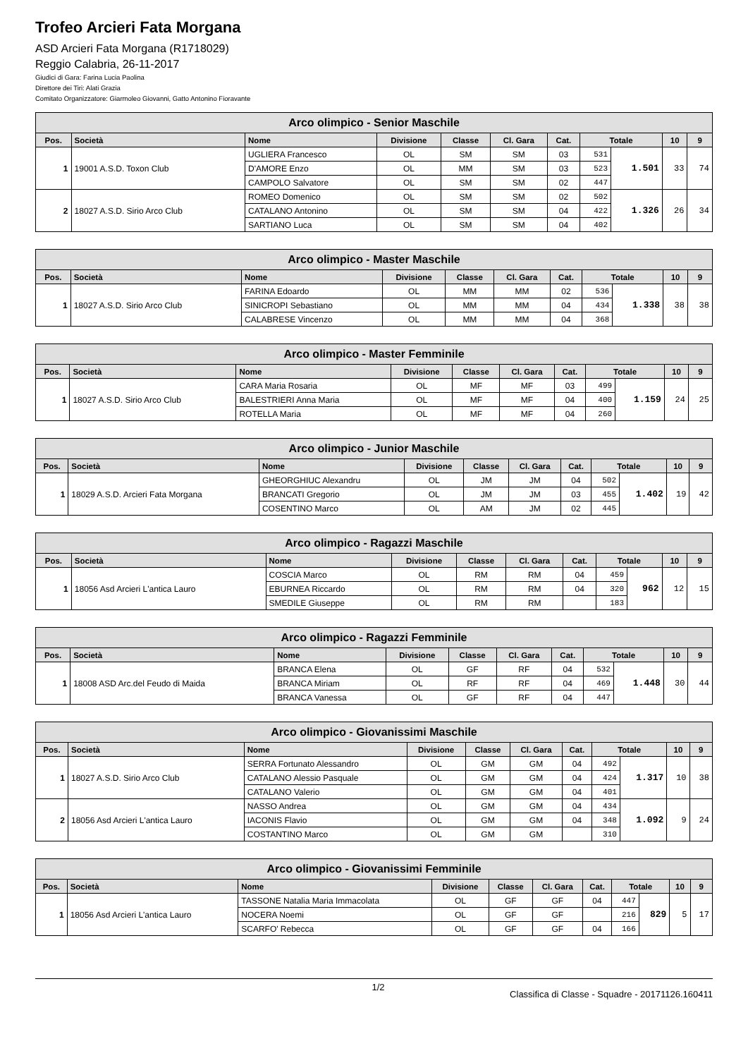Trofeo Arcieri Fata Morgana
ASD Arcieri Fata Morgana (R1718029)
Reggio Calabria, 26-11-2017
Giudici di Gara: Farina Lucia Paolina
Direttore dei Tiri: Alati Grazia
Comitato Organizzatore: Giarmoleo Giovanni, Gatto Antonino Fioravante
| Arco olimpico - Senior Maschile | | | | | | | | | | |
| --- | --- | --- | --- | --- | --- | --- | --- | --- | --- | --- |
| Pos. | Società | Nome | Divisione | Classe | Cl. Gara | Cat. | Totale | | 10 | 9 |
| 1 | 19001 A.S.D. Toxon Club | UGLIERA Francesco | OL | SM | SM | 03 | 531 | 1.501 | 33 | 74 |
| | | D'AMORE Enzo | OL | MM | SM | 03 | 523 | | | |
| | | CAMPOLO Salvatore | OL | SM | SM | 02 | 447 | | | |
| 2 | 18027 A.S.D. Sirio Arco Club | ROMEO Domenico | OL | SM | SM | 02 | 502 | 1.326 | 26 | 34 |
| | | CATALANO Antonino | OL | SM | SM | 04 | 422 | | | |
| | | SARTIANO Luca | OL | SM | SM | 04 | 402 | | | |
| Arco olimpico - Master Maschile | | | | | | | | | | |
| --- | --- | --- | --- | --- | --- | --- | --- | --- | --- | --- |
| Pos. | Società | Nome | Divisione | Classe | Cl. Gara | Cat. | Totale | | 10 | 9 |
| 1 | 18027 A.S.D. Sirio Arco Club | FARINA Edoardo | OL | MM | MM | 02 | 536 | 1.338 | 38 | 38 |
| | | SINICROPI Sebastiano | OL | MM | MM | 04 | 434 | | | |
| | | CALABRESE Vincenzo | OL | MM | MM | 04 | 368 | | | |
| Arco olimpico - Master Femminile | | | | | | | | | | |
| --- | --- | --- | --- | --- | --- | --- | --- | --- | --- | --- |
| Pos. | Società | Nome | Divisione | Classe | Cl. Gara | Cat. | Totale | | 10 | 9 |
| 1 | 18027 A.S.D. Sirio Arco Club | CARA Maria Rosaria | OL | MF | MF | 03 | 499 | 1.159 | 24 | 25 |
| | | BALESTRIERI Anna Maria | OL | MF | MF | 04 | 400 | | | |
| | | ROTELLA Maria | OL | MF | MF | 04 | 260 | | | |
| Arco olimpico - Junior Maschile | | | | | | | | | | |
| --- | --- | --- | --- | --- | --- | --- | --- | --- | --- | --- |
| Pos. | Società | Nome | Divisione | Classe | Cl. Gara | Cat. | Totale | | 10 | 9 |
| 1 | 18029 A.S.D. Arcieri Fata Morgana | GHEORGHIUC Alexandru | OL | JM | JM | 04 | 502 | 1.402 | 19 | 42 |
| | | BRANCATI Gregorio | OL | JM | JM | 03 | 455 | | | |
| | | COSENTINO Marco | OL | AM | JM | 02 | 445 | | | |
| Arco olimpico - Ragazzi Maschile | | | | | | | | | | |
| --- | --- | --- | --- | --- | --- | --- | --- | --- | --- | --- |
| Pos. | Società | Nome | Divisione | Classe | Cl. Gara | Cat. | Totale | | 10 | 9 |
| 1 | 18056 Asd Arcieri L'antica Lauro | COSCIA Marco | OL | RM | RM | 04 | 459 | 962 | 12 | 15 |
| | | EBURNEA Riccardo | OL | RM | RM | 04 | 320 | | | |
| | | SMEDILE Giuseppe | OL | RM | RM | | 183 | | | |
| Arco olimpico - Ragazzi Femminile | | | | | | | | | | |
| --- | --- | --- | --- | --- | --- | --- | --- | --- | --- | --- |
| Pos. | Società | Nome | Divisione | Classe | Cl. Gara | Cat. | Totale | | 10 | 9 |
| 1 | 18008 ASD Arc.del Feudo di Maida | BRANCA Elena | OL | GF | RF | 04 | 532 | 1.448 | 30 | 44 |
| | | BRANCA Miriam | OL | RF | RF | 04 | 469 | | | |
| | | BRANCA Vanessa | OL | GF | RF | 04 | 447 | | | |
| Arco olimpico - Giovanissimi Maschile | | | | | | | | | | |
| --- | --- | --- | --- | --- | --- | --- | --- | --- | --- | --- |
| Pos. | Società | Nome | Divisione | Classe | Cl. Gara | Cat. | Totale | | 10 | 9 |
| 1 | 18027 A.S.D. Sirio Arco Club | SERRA Fortunato Alessandro | OL | GM | GM | 04 | 492 | 1.317 | 10 | 38 |
| | | CATALANO Alessio Pasquale | OL | GM | GM | 04 | 424 | | | |
| | | CATALANO Valerio | OL | GM | GM | 04 | 401 | | | |
| 2 | 18056 Asd Arcieri L'antica Lauro | NASSO Andrea | OL | GM | GM | 04 | 434 | 1.092 | 9 | 24 |
| | | IACONIS Flavio | OL | GM | GM | 04 | 348 | | | |
| | | COSTANTINO Marco | OL | GM | GM | | 310 | | | |
| Arco olimpico - Giovanissimi Femminile | | | | | | | | | | |
| --- | --- | --- | --- | --- | --- | --- | --- | --- | --- | --- |
| Pos. | Società | Nome | Divisione | Classe | Cl. Gara | Cat. | Totale | | 10 | 9 |
| 1 | 18056 Asd Arcieri L'antica Lauro | TASSONE Natalia Maria Immacolata | OL | GF | GF | 04 | 447 | 829 | 5 | 17 |
| | | NOCERA Noemi | OL | GF | GF | | 216 | | | |
| | | SCARFO' Rebecca | OL | GF | GF | 04 | 166 | | | |
1/2 Classifica di Classe - Squadre - 20171126.160411